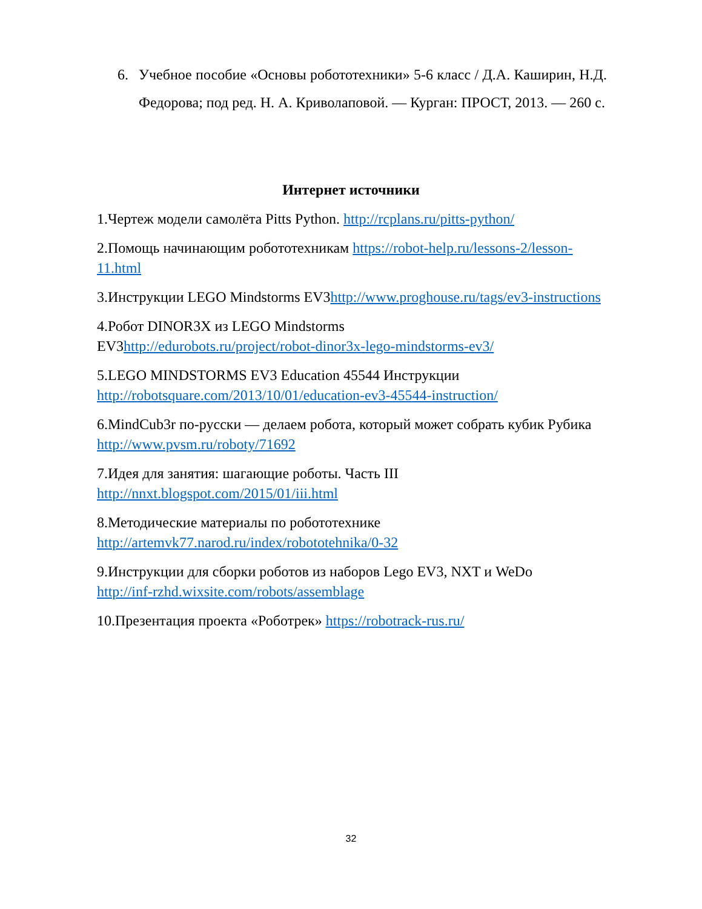6. Учебное пособие «Основы робототехники» 5-6 класс / Д.А. Каширин, Н.Д. Федорова; под ред. Н. А. Криволаповой. — Курган: ПРОСТ, 2013. — 260 с.
Интернет источники
1.Чертеж модели самолёта Pitts Python. http://rcplans.ru/pitts-python/
2.Помощь начинающим робототехникам https://robot-help.ru/lessons-2/lesson-11.html
3.Инструкции LEGO Mindstorms EV3http://www.proghouse.ru/tags/ev3-instructions
4.Робот DINOR3X из LEGO Mindstorms
EV3http://edurobots.ru/project/robot-dinor3x-lego-mindstorms-ev3/
5.LEGO MINDSTORMS EV3 Education 45544 Инструкции
http://robotsquare.com/2013/10/01/education-ev3-45544-instruction/
6.MindCub3r по-русски — делаем робота, который может собрать кубик Рубика http://www.pvsm.ru/roboty/71692
7.Идея для занятия: шагающие роботы. Часть III
http://nnxt.blogspot.com/2015/01/iii.html
8.Методические материалы по робототехнике
http://artemvk77.narod.ru/index/robototehnika/0-32
9.Инструкции для сборки роботов из наборов Lego EV3, NXT и WeDo
http://inf-rzhd.wixsite.com/robots/assemblage
10.Презентация проекта «Роботрек» https://robotrack-rus.ru/
32